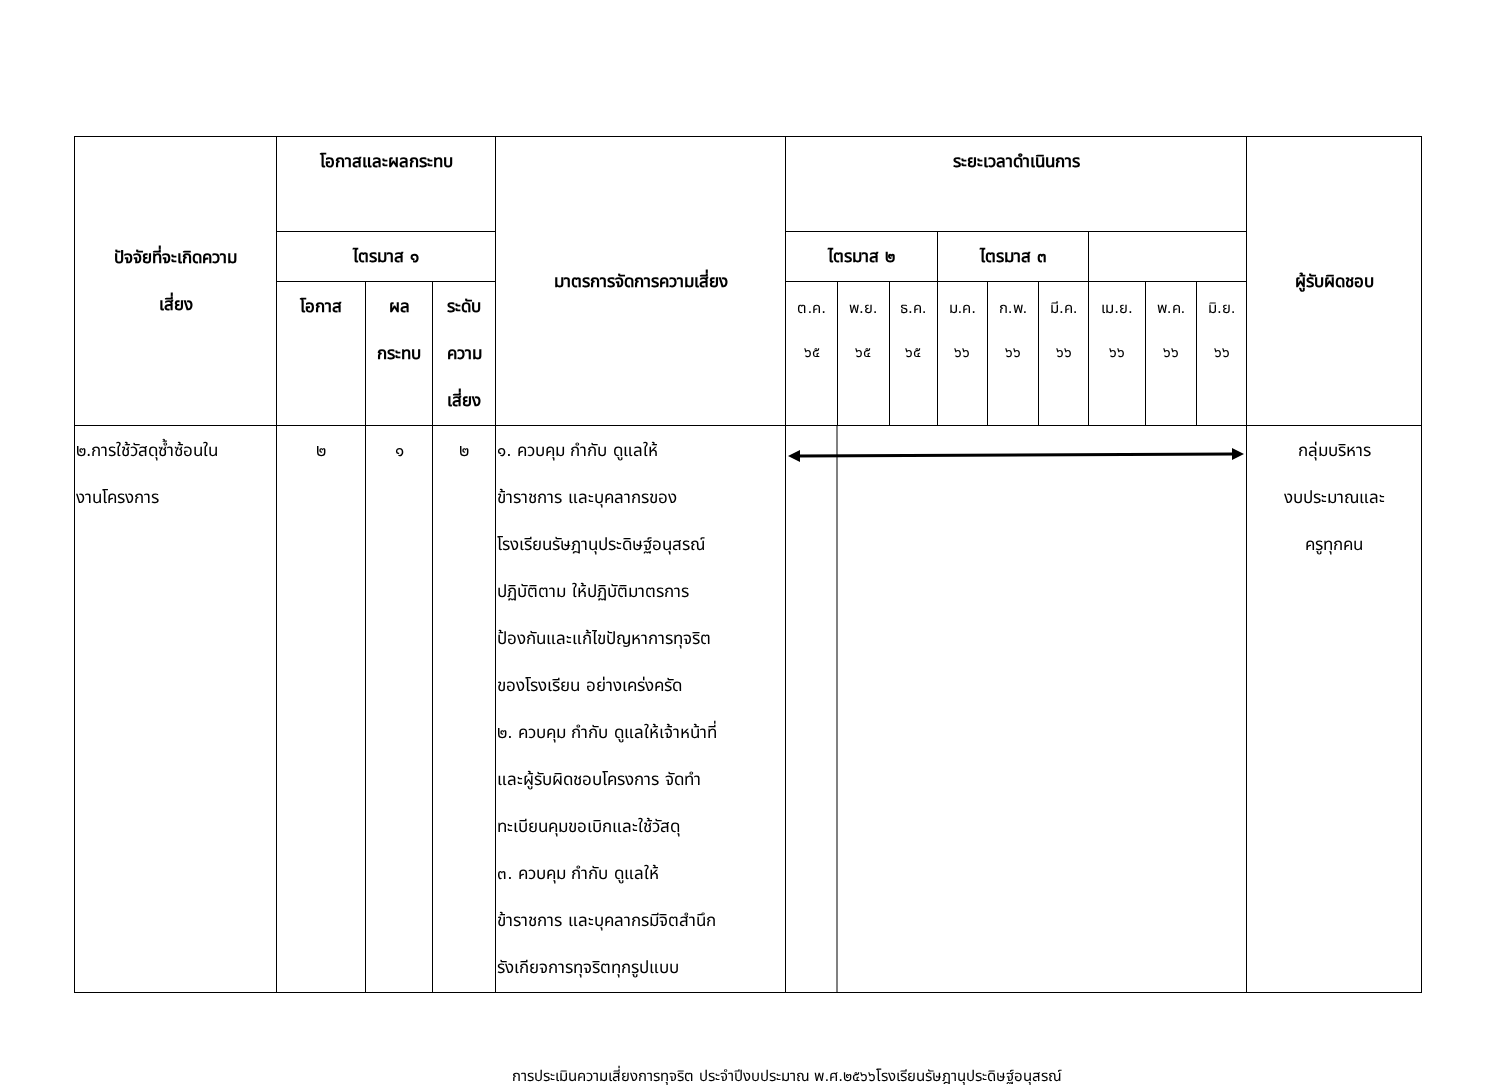| ปัจจัยที่จะเกิดความ เสี่ยง | โอกาสและผลกระทบ | | | มาตรการจัดการความเสี่ยง | ระยะเวลาดำเนินการ | | | | | | | | | ผู้รับผิดชอบ |
| --- | --- | --- | --- | --- | --- | --- | --- | --- | --- | --- | --- | --- | --- | --- |
| | ไตรมาส ๑ | | | | ไตรมาส ๒ | | | ไตรมาส ๓ | | | | | | |
| | โอกาส | ผล กระทบ | ระดับ ความ เสี่ยง | | ต.ค. ๖๕ | พ.ย. ๖๕ | ธ.ค. ๖๕ | ม.ค. ๖๖ | ก.พ. ๖๖ | มี.ค. ๖๖ | เม.ย. ๖๖ | พ.ค. ๖๖ | มิ.ย. ๖๖ | |
| ๒.การใช้วัสดุซ้ำซ้อนใน งานโครงการ | ๒ | ๑ | ๒ | ๑. ควบคุม กำกับ ดูแลให้ ข้าราชการ และบุคลากรของ โรงเรียนรัษฎานุประดิษฐ์อนุสรณ์ ปฏิบัติตาม ให้ปฏิบัติมาตรการ ป้องกันและแก้ไขปัญหาการทุจริต ของโรงเรียน อย่างเคร่งครัด ๒. ควบคุม กำกับ ดูแลให้เจ้าหน้าที่ และผู้รับผิดชอบโครงการ จัดทำ ทะเบียนคุมขอเบิกและใช้วัสดุ ๓. ควบคุม กำกับ ดูแลให้ ข้าราชการ และบุคลากรมีจิตสำนึก รังเกียจการทุจริตทุกรูปแบบ | | | | | | | | | | กลุ่มบริหาร งบประมาณและ ครูทุกคน |
การประเมินความเสี่ยงการทุจริต ประจำปีงบประมาณ พ.ศ.๒๕๖๖โรงเรียนรัษฎานุประดิษฐ์อนุสรณ์